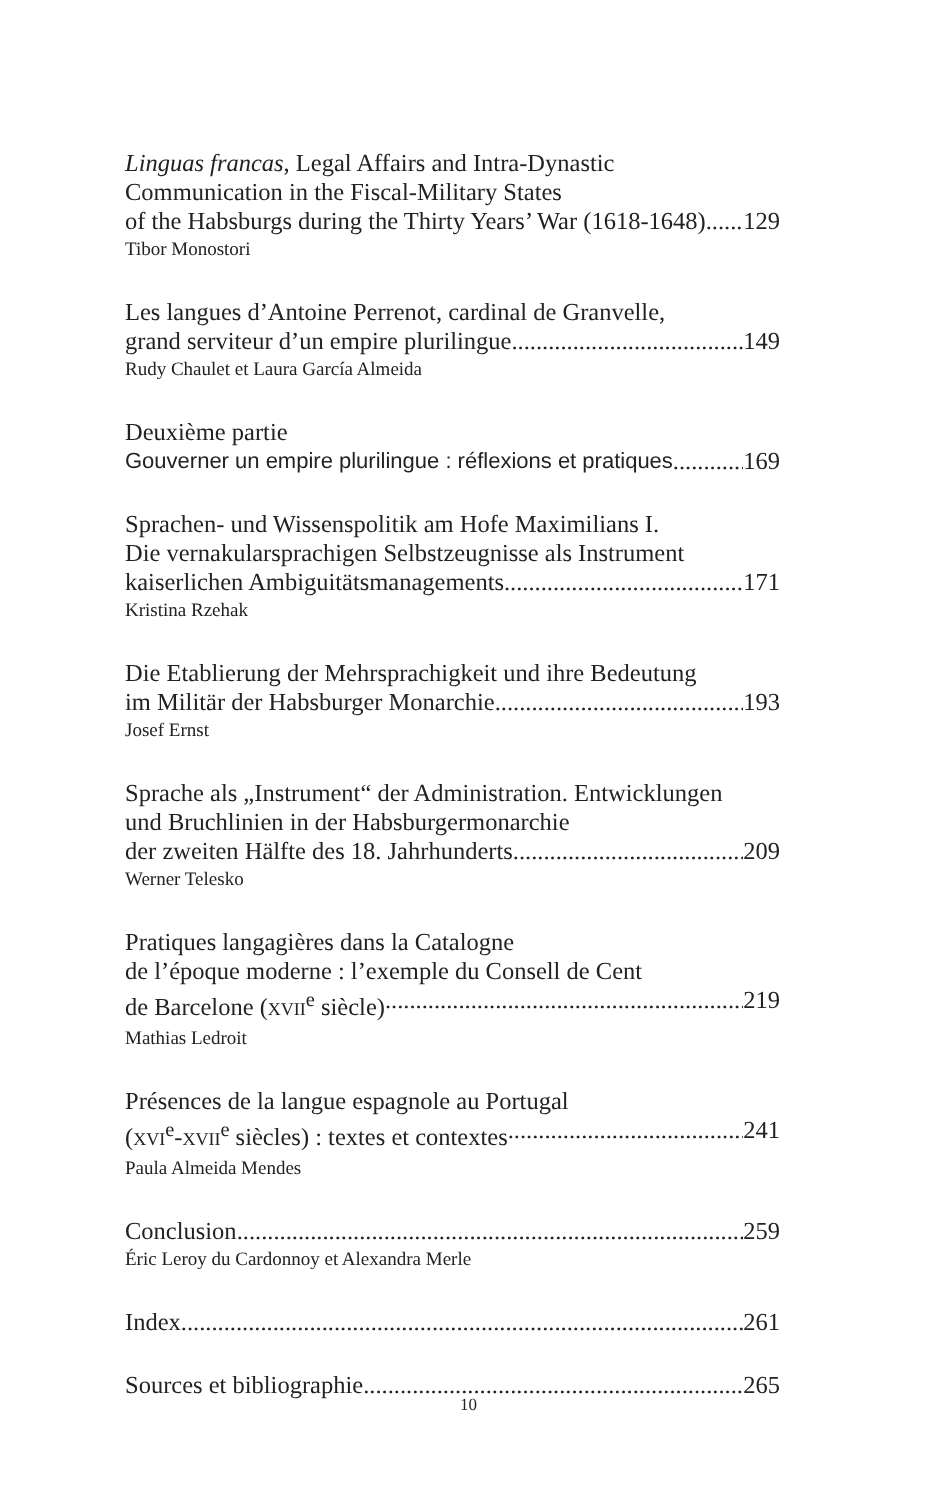Linguas francas, Legal Affairs and Intra-Dynastic
Communication in the Fiscal-Military States
of the Habsburgs during the Thirty Years’ War (1618-1648) 129
Tibor Monostori
Les langues d’Antoine Perrenot, cardinal de Granvelle,
grand serviteur d’un empire plurilingue 149
Rudy Chaulet et Laura García Almeida
Deuxième partie
Gouverner un empire plurilingue : réflexions et pratiques 169
Sprachen- und Wissenspolitik am Hofe Maximilians I.
Die vernakularsprachigen Selbstzeugnisse als Instrument
kaiserlichen Ambiguitätsmanagements 171
Kristina Rzehak
Die Etablierung der Mehrsprachigkeit und ihre Bedeutung
im Militär der Habsburger Monarchie 193
Josef Ernst
Sprache als „Instrument“ der Administration. Entwicklungen
und Bruchlinien in der Habsburgermonarchie
der zweiten Hälfte des 18. Jahrhunderts 209
Werner Telesko
Pratiques langagières dans la Catalogne
de l’époque moderne : l’exemple du Consell de Cent
de Barcelone (XVII<sup>e</sup> siècle) 219
Mathias Ledroit
Présences de la langue espagnole au Portugal
(XVI<sup>e</sup>-XVII<sup>e</sup> siècles) : textes et contextes 241
Paula Almeida Mendes
Conclusion 259
Éric Leroy du Cardonnoy et Alexandra Merle
Index 261
Sources et bibliographie 265
10